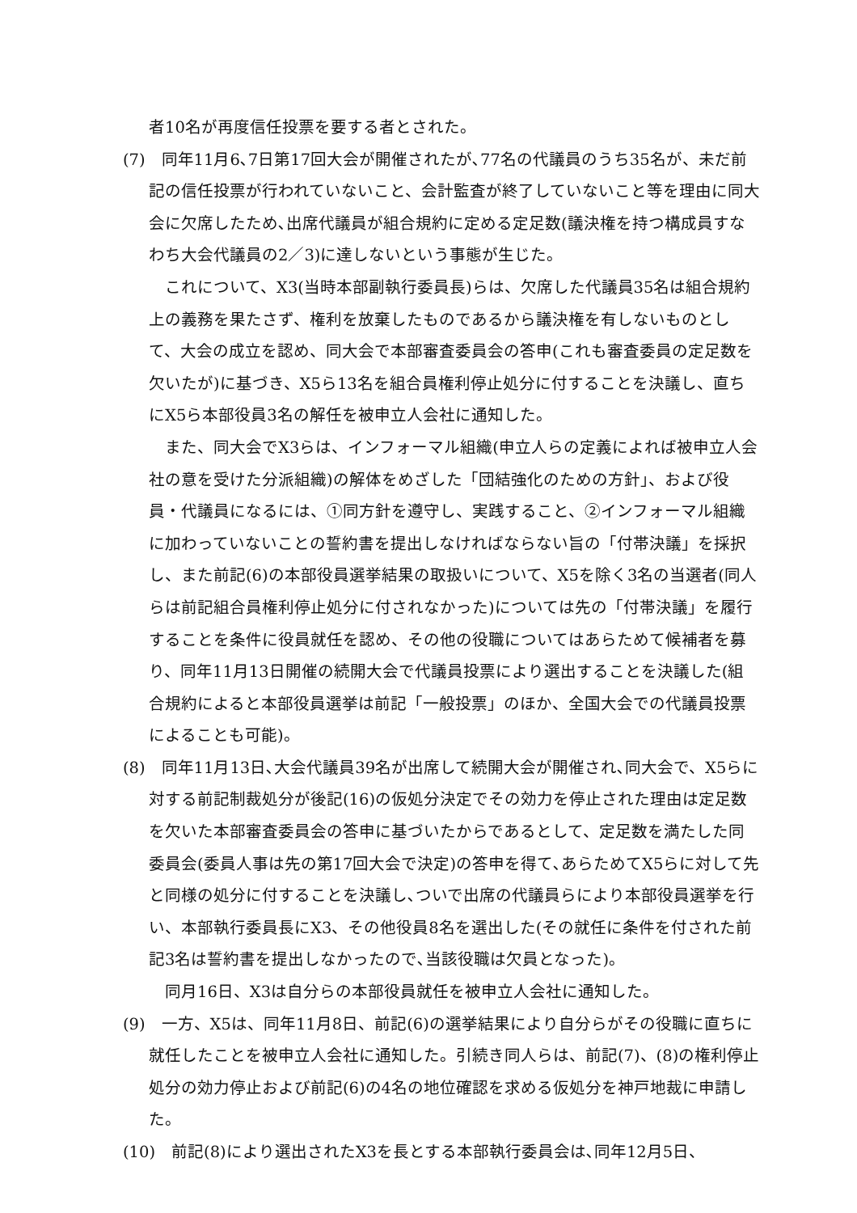者10名が再度信任投票を要する者とされた。
(7)　同年11月6､7日第17回大会が開催されたが､77名の代議員のうち35名が、未だ前記の信任投票が行われていないこと、会計監査が終了していないこと等を理由に同大会に欠席したため､出席代議員が組合規約に定める定足数(議決権を持つ構成員すなわち大会代議員の2／3)に達しないという事態が生じた。
これについて、X3(当時本部副執行委員長)らは、欠席した代議員35名は組合規約上の義務を果たさず、権利を放棄したものであるから議決権を有しないものとして、大会の成立を認め、同大会で本部審査委員会の答申(これも審査委員の定足数を欠いたが)に基づき、X5ら13名を組合員権利停止処分に付することを決議し、直ちにX5ら本部役員3名の解任を被申立人会社に通知した。
また、同大会でX3らは、インフォーマル組織(申立人らの定義によれば被申立人会社の意を受けた分派組織)の解体をめざした「団結強化のための方針」、および役員・代議員になるには、①同方針を遵守し、実践すること、②インフォーマル組織に加わっていないことの誓約書を提出しなければならない旨の「付帯決議」を採択し、また前記(6)の本部役員選挙結果の取扱いについて、X5を除く3名の当選者(同人らは前記組合員権利停止処分に付されなかった)については先の「付帯決議」を履行することを条件に役員就任を認め、その他の役職についてはあらためて候補者を募り、同年11月13日開催の続開大会で代議員投票により選出することを決議した(組合規約によると本部役員選挙は前記「一般投票」のほか、全国大会での代議員投票によることも可能)。
(8)　同年11月13日､大会代議員39名が出席して続開大会が開催され､同大会で、X5らに対する前記制裁処分が後記(16)の仮処分決定でその効力を停止された理由は定足数を欠いた本部審査委員会の答申に基づいたからであるとして、定足数を満たした同委員会(委員人事は先の第17回大会で決定)の答申を得て､あらためてX5らに対して先と同様の処分に付することを決議し､ついで出席の代議員らにより本部役員選挙を行い、本部執行委員長にX3、その他役員8名を選出した(その就任に条件を付された前記3名は誓約書を提出しなかったので､当該役職は欠員となった)。
同月16日、X3は自分らの本部役員就任を被申立人会社に通知した。
(9)　一方、X5は、同年11月8日、前記(6)の選挙結果により自分らがその役職に直ちに就任したことを被申立人会社に通知した。引続き同人らは、前記(7)、(8)の権利停止処分の効力停止および前記(6)の4名の地位確認を求める仮処分を神戸地裁に申請した。
(10)　前記(8)により選出されたX3を長とする本部執行委員会は､同年12月5日、